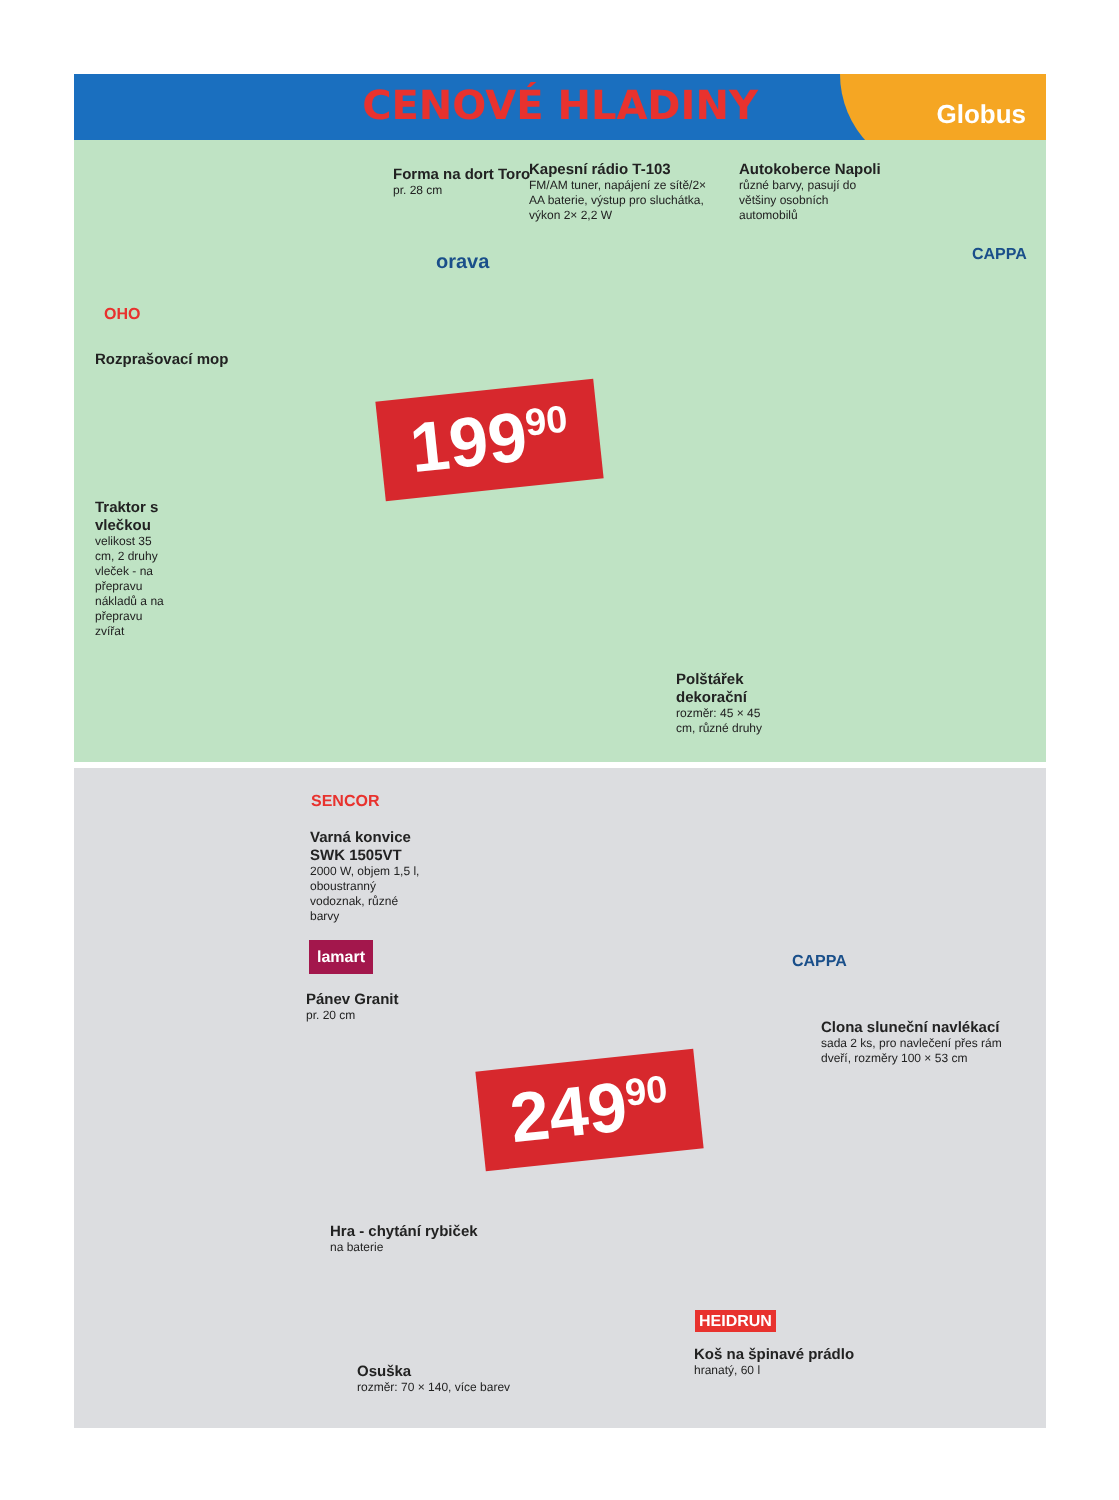CENOVÉ HLADINY Globus
Forma na dort Toro
pr. 28 cm
Kapesní rádio T-103
FM/AM tuner, napájení ze sítě/2× AA baterie, výstup pro sluchátka, výkon 2× 2,2 W
Autokoberce Napoli
různé barvy, pasují do většiny osobních automobilů
orava CAPPA
OHO
Rozprašovací mop
199<sup>90</sup>
Traktor s vlečkou
velikost 35 cm, 2 druhy vleček - na přepravu nákladů a na přepravu zvířat
Polštářek dekorační
rozměr: 45 × 45 cm, různé druhy
SENCOR
Varná konvice SWK 1505VT
2000 W, objem 1,5 l, oboustranný vodoznak, různé barvy
lamart
Pánev Granit
pr. 20 cm
CAPPA
Clona sluneční navlékací
sada 2 ks, pro navlečení přes rám dveří, rozměry 100 × 53 cm
249<sup>90</sup>
Hra - chytání rybiček
na baterie
HEIDRUN
Koš na špinavé prádlo
hranatý, 60 l
Osuška
rozměr: 70 × 140, více barev